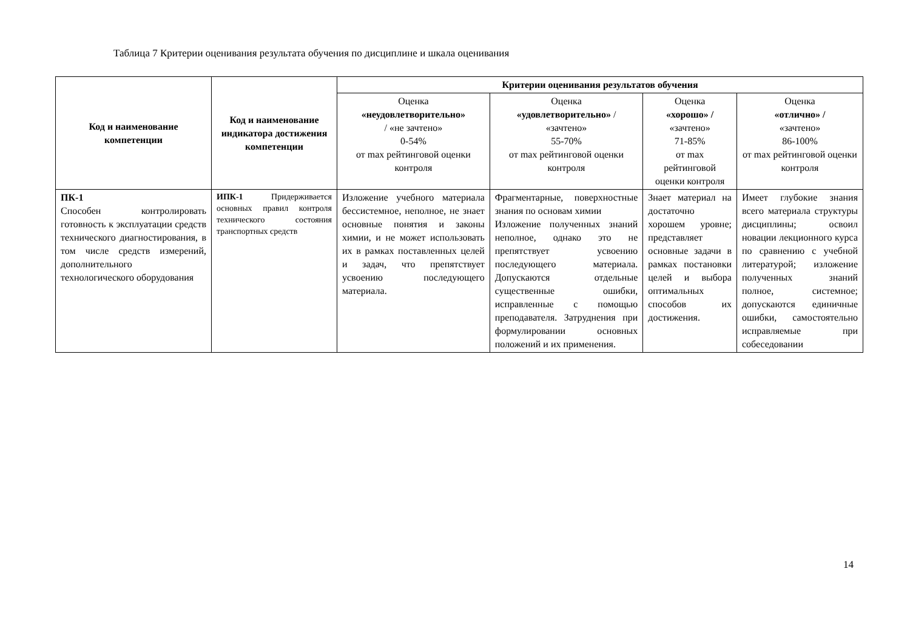Таблица 7 Критерии оценивания результата обучения по дисциплине и шкала оценивания
| Код и наименование компетенции | Код и наименование индикатора достижения компетенции | Критерии оценивания результатов обучения | | | |
| --- | --- | --- | --- | --- | --- |
| | | Оценка «неудовлетворительно» / «не зачтено» 0-54% от max рейтинговой оценки контроля | Оценка «удовлетворительно» / «зачтено» 55-70% от max рейтинговой оценки контроля | Оценка «хорошо» / «зачтено» 71-85% от max рейтинговой оценки контроля | Оценка «отлично» / «зачтено» 86-100% от max рейтинговой оценки контроля |
| ПК-1 Способен контролировать готовность к эксплуатации средств технического диагностирования, в том числе средств измерений, дополнительного технологического оборудования | ИПК-1 Придерживается основных правил контроля технического состояния транспортных средств | Изложение учебного материала бессистемное, неполное, не знает основные понятия и законы химии, и не может использовать их в рамках поставленных целей и задач, что препятствует усвоению последующего материала. | Фрагментарные, поверхностные знания по основам химии Изложение полученных знаний неполное, однако это не препятствует усвоению последующего материала. Допускаются отдельные существенные ошибки, исправленные с помощью преподавателя. Затруднения при формулировании основных положений и их применения. | Знает материал на достаточно хорошем уровне; представляет основные задачи в рамках постановки целей и выбора оптимальных способов их достижения. | Имеет глубокие знания всего материала структуры дисциплины; освоил новации лекционного курса по сравнению с учебной литературой; изложение полученных знаний полное, системное; допускаются единичные ошибки, самостоятельно исправляемые при собеседовании |
14